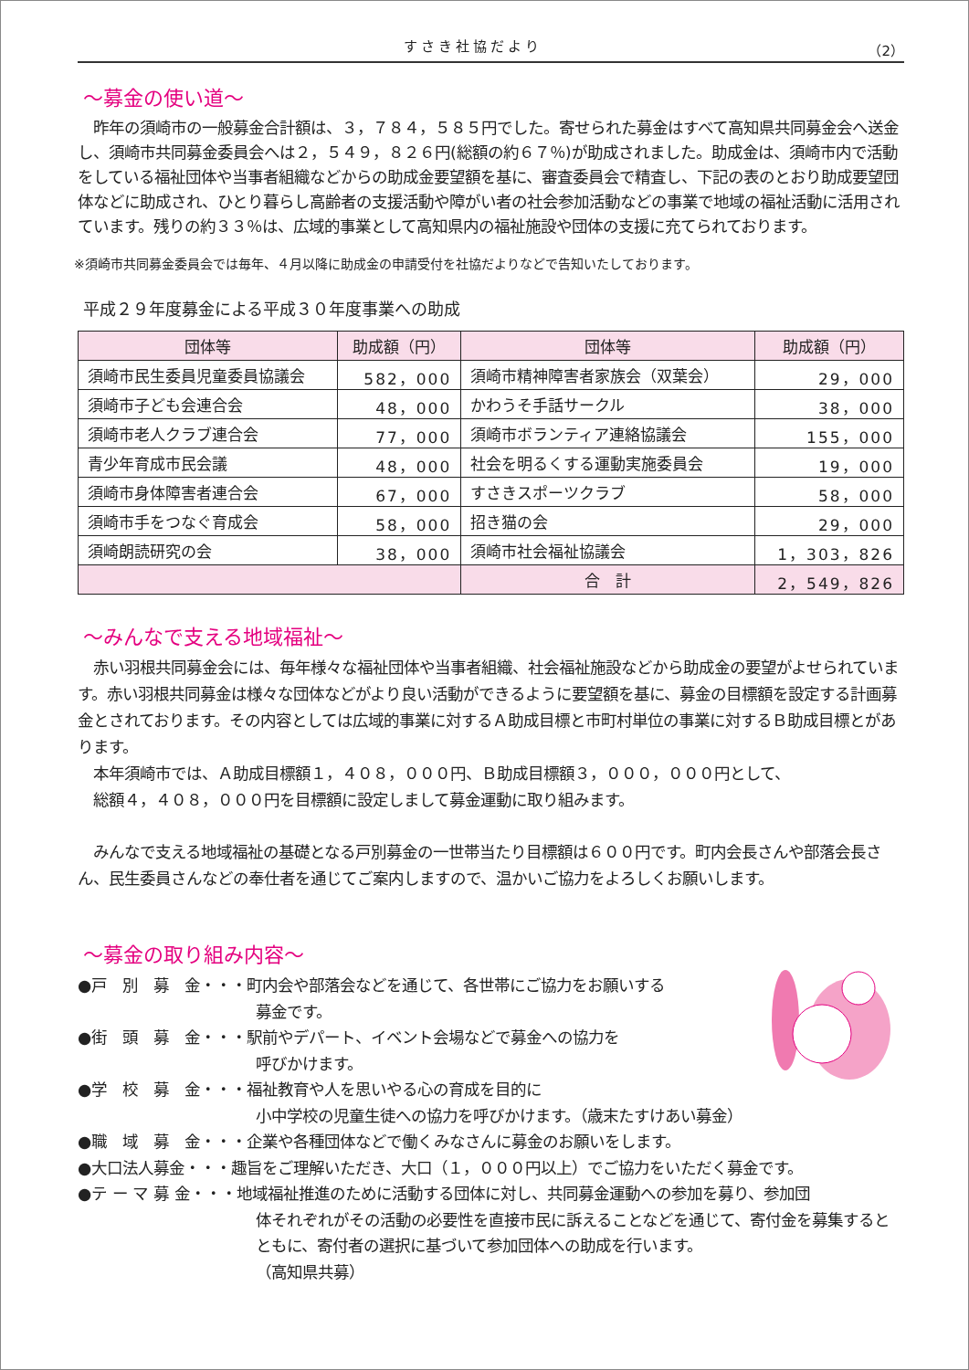すさき社協だより （2）
～募金の使い道～
　昨年の須崎市の一般募金合計額は、３，７８４，５８５円でした。寄せられた募金はすべて高知県共同募金会へ送金し、須崎市共同募金委員会へは２，５４９，８２６円(総額の約６７％)が助成されました。助成金は、須崎市内で活動をしている福祉団体や当事者組織などからの助成金要望額を基に、審査委員会で精査し、下記の表のとおり助成要望団体などに助成され、ひとり暮らし高齢者の支援活動や障がい者の社会参加活動などの事業で地域の福祉活動に活用されています。残りの約３３％は、広域的事業として高知県内の福祉施設や団体の支援に充てられております。
※須崎市共同募金委員会では毎年、４月以降に助成金の申請受付を社協だよりなどで告知いたしております。
平成２９年度募金による平成３０年度事業への助成
| 団体等 | 助成額（円） | 団体等 | 助成額（円） |
| --- | --- | --- | --- |
| 須崎市民生委員児童委員協議会 | 582，000 | 須崎市精神障害者家族会（双葉会） | 29，000 |
| 須崎市子ども会連合会 | 48，000 | かわうそ手話サークル | 38，000 |
| 須崎市老人クラブ連合会 | 77，000 | 須崎市ボランティア連絡協議会 | 155，000 |
| 青少年育成市民会議 | 48，000 | 社会を明るくする運動実施委員会 | 19，000 |
| 須崎市身体障害者連合会 | 67，000 | すさきスポーツクラブ | 58，000 |
| 須崎市手をつなぐ育成会 | 58，000 | 招き猫の会 | 29，000 |
| 須崎朗読研究の会 | 38，000 | 須崎市社会福祉協議会 | 1，303，826 |
| | | 合 計 | 2，549，826 |
～みんなで支える地域福祉～
　赤い羽根共同募金会には、毎年様々な福祉団体や当事者組織、社会福祉施設などから助成金の要望がよせられています。赤い羽根共同募金は様々な団体などがより良い活動ができるように要望額を基に、募金の目標額を設定する計画募金とされております。その内容としては広域的事業に対するＡ助成目標と市町村単位の事業に対するＢ助成目標とがあります。
　本年須崎市では、Ａ助成目標額１，４０８，０００円、Ｂ助成目標額３，０００，０００円として、
　総額４，４０８，０００円を目標額に設定しまして募金運動に取り組みます。
　みんなで支える地域福祉の基礎となる戸別募金の一世帯当たり目標額は６００円です。町内会長さんや部落会長さん、民生委員さんなどの奉仕者を通じてご案内しますので、温かいご協力をよろしくお願いします。
～募金の取り組み内容～
●戸　別　募　金・・・町内会や部落会などを通じて、各世帯にご協力をお願いする
募金です。
●街　頭　募　金・・・駅前やデパート、イベント会場などで募金への協力を
呼びかけます。
●学　校　募　金・・・福祉教育や人を思いやる心の育成を目的に
小中学校の児童生徒への協力を呼びかけます。（歳末たすけあい募金）
●職　域　募　金・・・企業や各種団体などで働くみなさんに募金のお願いをします。
●大口法人募金・・・趣旨をご理解いただき、大口（１，０００円以上）でご協力をいただく募金です。
●テ ー マ 募 金・・・地域福祉推進のために活動する団体に対し、共同募金運動への参加を募り、参加団
体それぞれがその活動の必要性を直接市民に訴えることなどを通じて、寄付金を募集するとともに、寄付者の選択に基づいて参加団体への助成を行います。
（高知県共募）